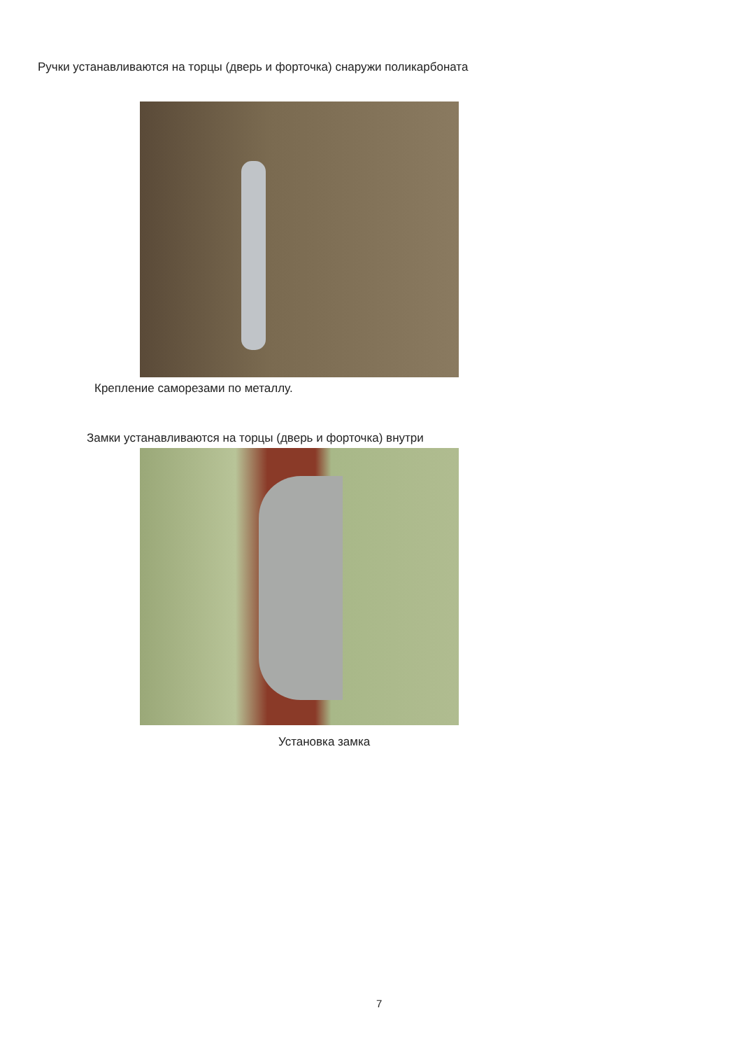Ручки устанавливаются на торцы (дверь и форточка) снаружи поликарбоната
Крепление саморезами по металлу.
Замки устанавливаются на торцы (дверь и форточка) внутри
Установка замка
7